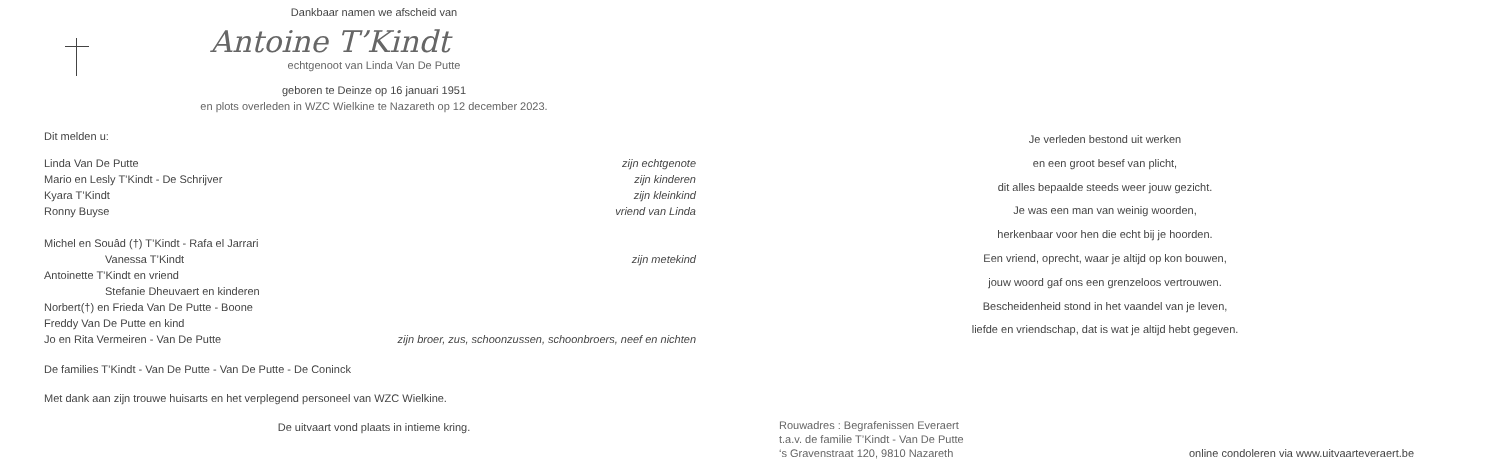Dankbaar namen we afscheid van
Antoine T’Kindt
echtgenoot van Linda Van De Putte
geboren te Deinze op 16 januari 1951
en plots overleden in WZC Wielkine te Nazareth op 12 december 2023.
Dit melden u:
| Linda Van De Putte | zijn echtgenote |
| Mario en Lesly T’Kindt - De Schrijver | zijn kinderen |
| Kyara T’Kindt | zijn kleinkind |
| Ronny Buyse | vriend van Linda |
| Michel en Souâd (†) T’Kindt - Rafa el Jarrari | |
| Vanessa T’Kindt | zijn metekind |
| Antoinette T’Kindt en vriend | |
| Stefanie Dheuvaert en kinderen | |
| Norbert(†) en Frieda Van De Putte - Boone | |
| Freddy Van De Putte en kind | |
| Jo en Rita Vermeiren - Van De Putte | zijn broer, zus, schoonzussen, schoonbroers, neef en nichten |
De families T’Kindt - Van De Putte - Van De Putte - De Coninck
Met dank aan zijn trouwe huisarts en het verplegend personeel van WZC Wielkine.
De uitvaart vond plaats in intieme kring.
Je verleden bestond uit werken
en een groot besef van plicht,
dit alles bepaalde steeds weer jouw gezicht.
Je was een man van weinig woorden,
herkenbaar voor hen die echt bij je hoorden.
Een vriend, oprecht, waar je altijd op kon bouwen,
jouw woord gaf ons een grenzeloos vertrouwen.
Bescheidenheid stond in het vaandel van je leven,
liefde en vriendschap, dat is wat je altijd hebt gegeven.
Rouwadres : Begrafenissen Everaert
t.a.v. de familie T’Kindt - Van De Putte
‘s Gravenstraat 120, 9810 Nazareth
online condoleren via www.uitvaarteveraert.be